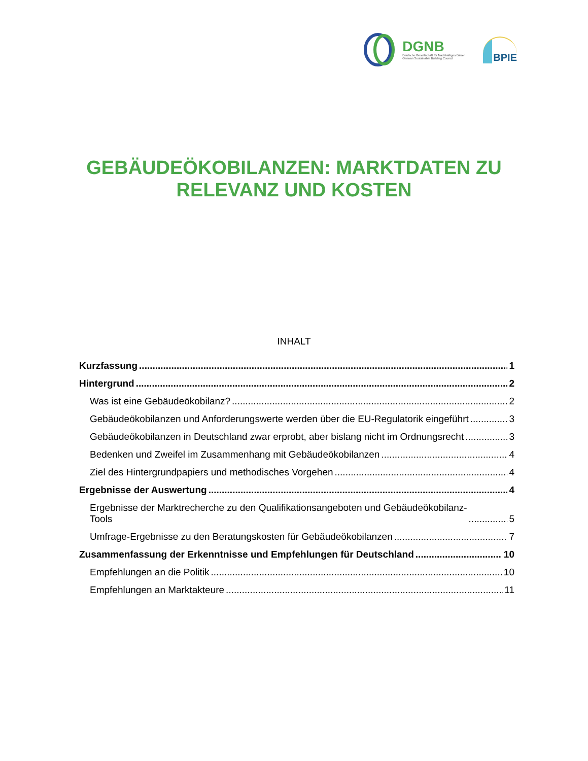DGNB
Deutsche Gesellschaft für Nachhaltiges Bauen
German Sustainable Building Council
BPIE
GEBÄUDEÖKOBILANZEN: MARKTDATEN ZU
RELEVANZ UND KOSTEN
INHALT
Kurzfassung 1
Hintergrund 2
Was ist eine Gebäudeökobilanz? 2
Gebäudeökobilanzen und Anforderungswerte werden über die EU-Regulatorik eingeführt 3
Gebäudeökobilanzen in Deutschland zwar erprobt, aber bislang nicht im Ordnungsrecht 3
Bedenken und Zweifel im Zusammenhang mit Gebäudeökobilanzen 4
Ziel des Hintergrundpapiers und methodisches Vorgehen 4
Ergebnisse der Auswertung 4
Ergebnisse der Marktrecherche zu den Qualifikationsangeboten und Gebäudeökobilanz-
Tools 5
Umfrage-Ergebnisse zu den Beratungskosten für Gebäudeökobilanzen 7
Zusammenfassung der Erkenntnisse und Empfehlungen für Deutschland 10
Empfehlungen an die Politik 10
Empfehlungen an Marktakteure 11